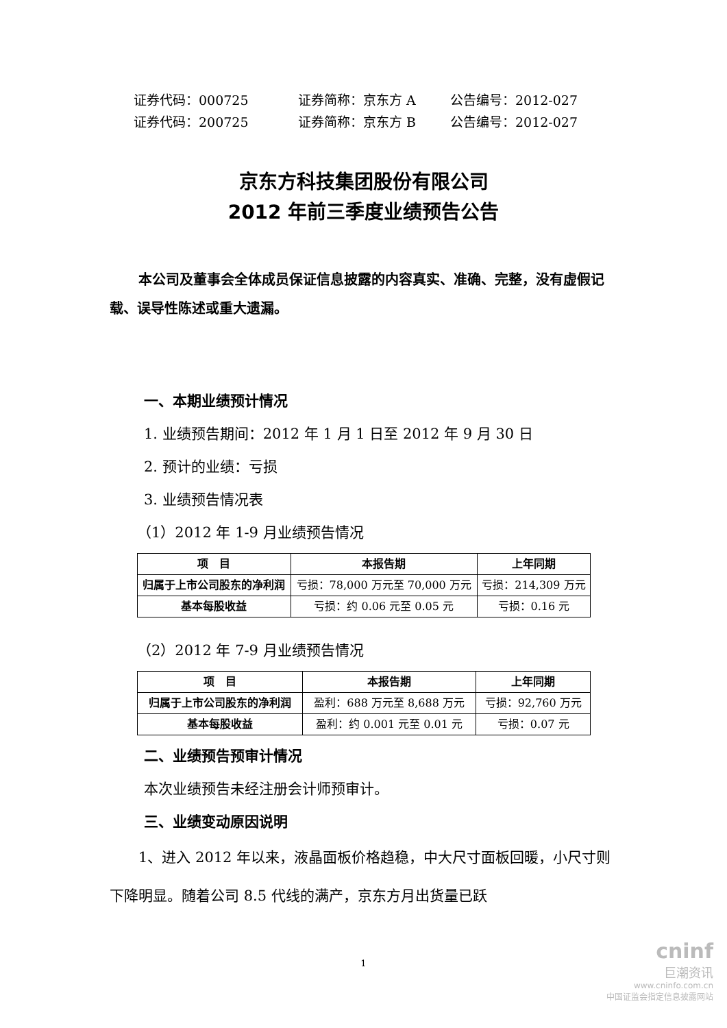证券代码：000725 证券简称：京东方 A 公告编号：2012-027
证券代码：200725 证券简称：京东方 B 公告编号：2012-027
京东方科技集团股份有限公司
2012 年前三季度业绩预告公告
本公司及董事会全体成员保证信息披露的内容真实、准确、完整，没有虚假记载、误导性陈述或重大遗漏。
一、本期业绩预计情况
1. 业绩预告期间：2012 年 1 月 1 日至 2012 年 9 月 30 日
2. 预计的业绩：亏损
3. 业绩预告情况表
（1）2012 年 1-9 月业绩预告情况
| 项 目 | 本报告期 | 上年同期 |
| --- | --- | --- |
| 归属于上市公司股东的净利润 | 亏损：78,000 万元至 70,000 万元 | 亏损：214,309 万元 |
| 基本每股收益 | 亏损：约 0.06 元至 0.05 元 | 亏损：0.16 元 |
（2）2012 年 7-9 月业绩预告情况
| 项 目 | 本报告期 | 上年同期 |
| --- | --- | --- |
| 归属于上市公司股东的净利润 | 盈利：688 万元至 8,688 万元 | 亏损：92,760 万元 |
| 基本每股收益 | 盈利：约 0.001 元至 0.01 元 | 亏损：0.07 元 |
二、业绩预告预审计情况
本次业绩预告未经注册会计师预审计。
三、业绩变动原因说明
1、进入 2012 年以来，液晶面板价格趋稳，中大尺寸面板回暖，小尺寸则下降明显。随着公司 8.5 代线的满产，京东方月出货量已跃
1
cninf
巨潮资讯
www.cninfo.com.cn
中国证监会指定信息披露网站